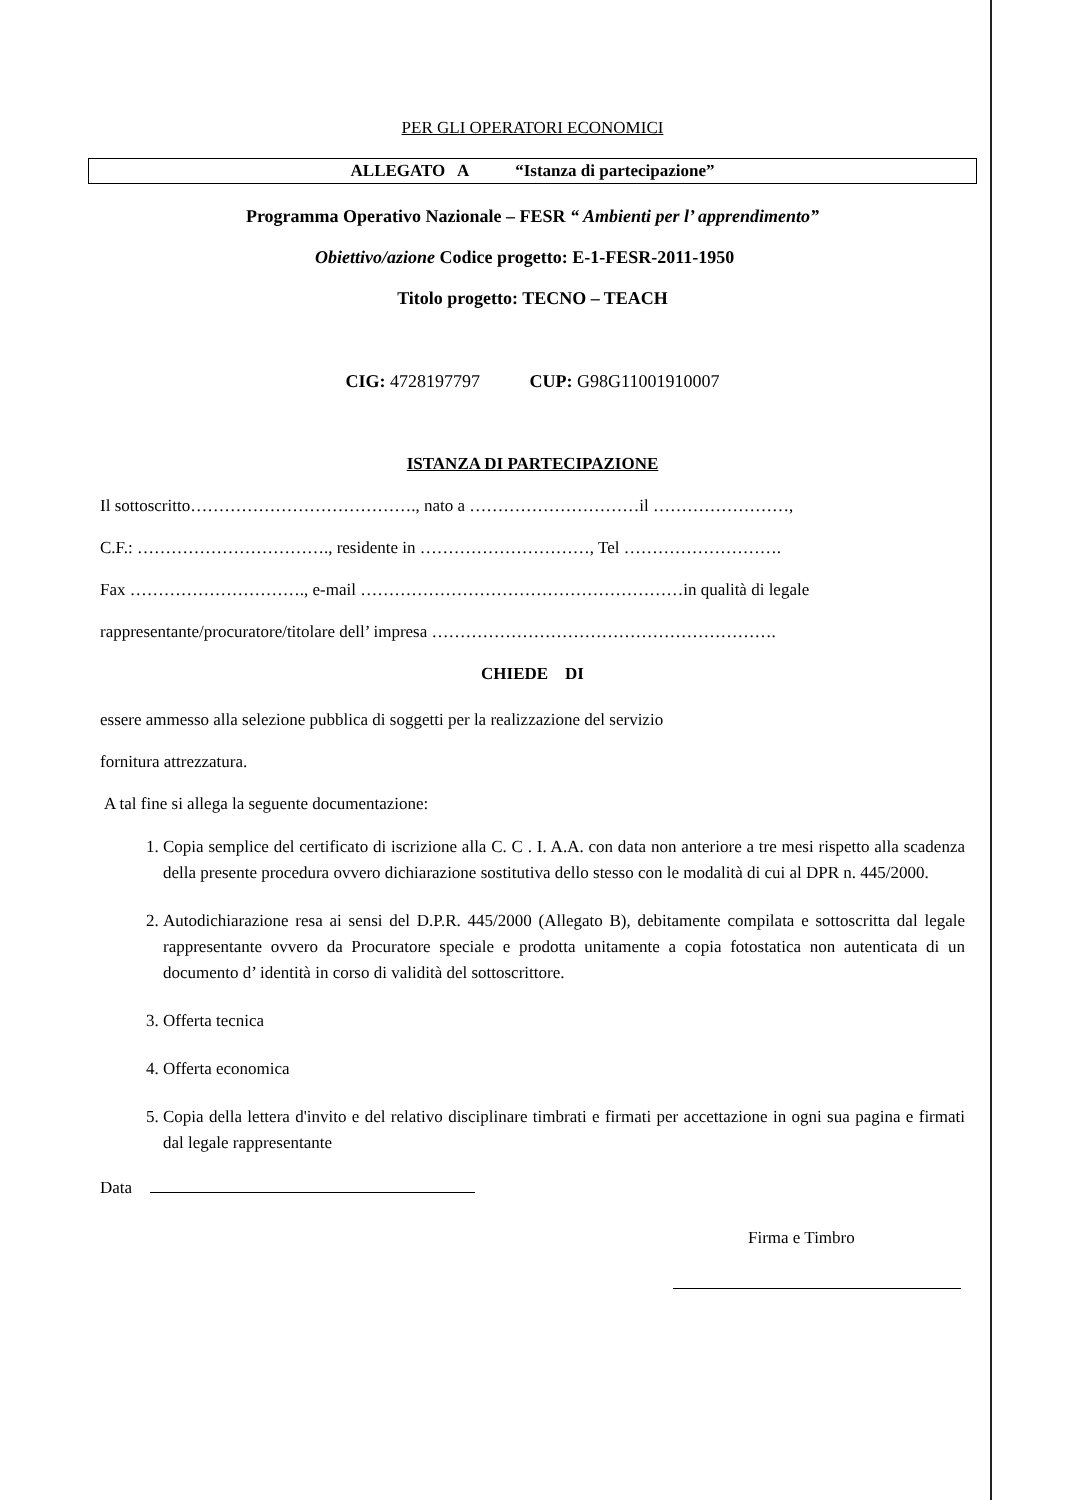PER GLI OPERATORI ECONOMICI
ALLEGATO A “Istanza di partecipazione”
Programma Operativo Nazionale – FESR “ Ambienti per l’ apprendimento”
Obiettivo/azione Codice progetto: E-1-FESR-2011-1950
Titolo progetto: TECNO – TEACH
CIG: 4728197797 CUP: G98G11001910007
ISTANZA DI PARTECIPAZIONE
Il sottoscritto…………………………………., nato a …………………………il ……………………,
C.F.: ……………………………., residente in …………………………, Tel ……………………….
Fax …………………………., e-mail …………………………………………………in qualità di legale
rappresentante/procuratore/titolare dell’ impresa …………………………………………………….
CHIEDE DI
essere ammesso alla selezione pubblica di soggetti per la realizzazione del servizio
fornitura attrezzatura.
A tal fine si allega la seguente documentazione:
1. Copia semplice del certificato di iscrizione alla C. C . I. A.A. con data non anteriore a tre mesi rispetto alla scadenza della presente procedura ovvero dichiarazione sostitutiva dello stesso con le modalità di cui al DPR n. 445/2000.
2. Autodichiarazione resa ai sensi del D.P.R. 445/2000 (Allegato B), debitamente compilata e sottoscritta dal legale rappresentante ovvero da Procuratore speciale e prodotta unitamente a copia fotostatica non autenticata di un documento d’ identità in corso di validità del sottoscrittore.
3. Offerta tecnica
4. Offerta economica
5. Copia della lettera d'invito e del relativo disciplinare timbrati e firmati per accettazione in ogni sua pagina e firmati dal legale rappresentante
Data
Firma e Timbro